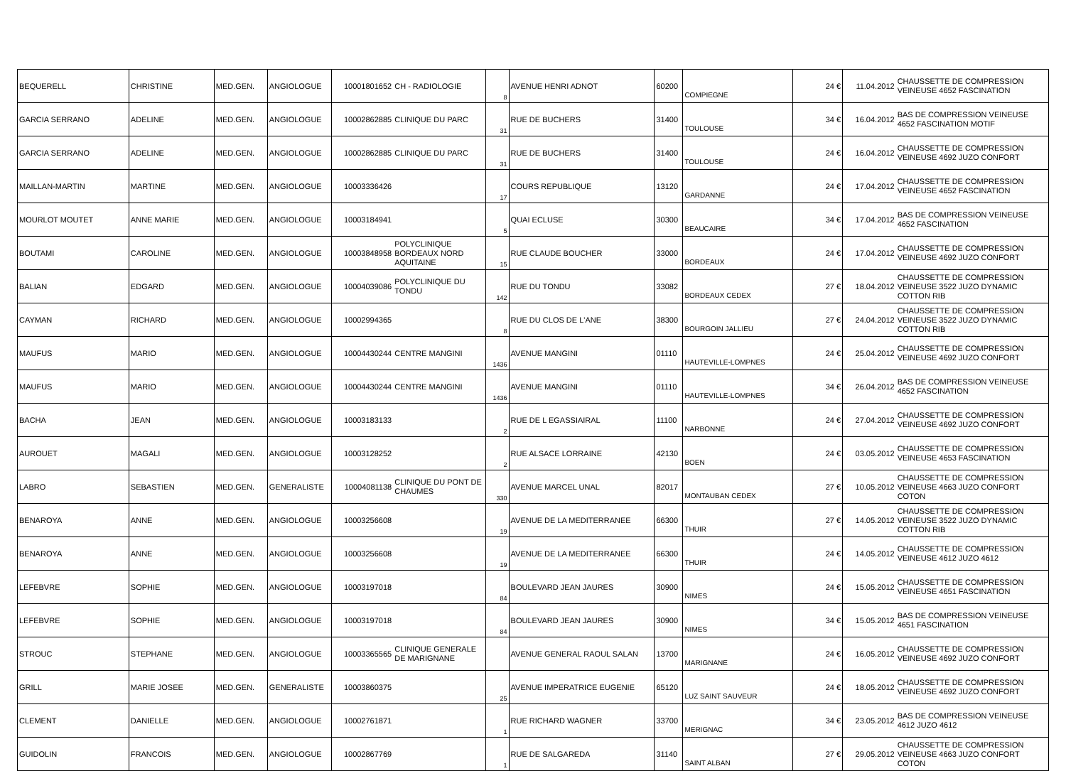| BEQUERELL | CHRISTINE | MED.GEN. | ANGIOLOGUE | 10001801652 | CH - RADIOLOGIE | 8 | AVENUE HENRI ADNOT | 60200 | COMPIEGNE | 24 € | 11.04.2012 | CHAUSSETTE DE COMPRESSION VEINEUSE 4652 FASCINATION |
| GARCIA SERRANO | ADELINE | MED.GEN. | ANGIOLOGUE | 10002862885 | CLINIQUE DU PARC | 31 | RUE DE BUCHERS | 31400 | TOULOUSE | 34 € | 16.04.2012 | BAS DE COMPRESSION VEINEUSE 4652 FASCINATION MOTIF |
| GARCIA SERRANO | ADELINE | MED.GEN. | ANGIOLOGUE | 10002862885 | CLINIQUE DU PARC | 31 | RUE DE BUCHERS | 31400 | TOULOUSE | 24 € | 16.04.2012 | CHAUSSETTE DE COMPRESSION VEINEUSE 4692 JUZO CONFORT |
| MAILLAN-MARTIN | MARTINE | MED.GEN. | ANGIOLOGUE | 10003336426 | | 17 | COURS REPUBLIQUE | 13120 | GARDANNE | 24 € | 17.04.2012 | CHAUSSETTE DE COMPRESSION VEINEUSE 4652 FASCINATION |
| MOURLOT MOUTET | ANNE MARIE | MED.GEN. | ANGIOLOGUE | 10003184941 | | 5 | QUAI ECLUSE | 30300 | BEAUCAIRE | 34 € | 17.04.2012 | BAS DE COMPRESSION VEINEUSE 4652 FASCINATION |
| BOUTAMI | CAROLINE | MED.GEN. | ANGIOLOGUE | 10003848958 | POLYCLINIQUE BORDEAUX NORD AQUITAINE | 15 | RUE CLAUDE BOUCHER | 33000 | BORDEAUX | 24 € | 17.04.2012 | CHAUSSETTE DE COMPRESSION VEINEUSE 4692 JUZO CONFORT |
| BALIAN | EDGARD | MED.GEN. | ANGIOLOGUE | 10004039086 | POLYCLINIQUE DU TONDU | 142 | RUE DU TONDU | 33082 | BORDEAUX CEDEX | 27 € | 18.04.2012 | CHAUSSETTE DE COMPRESSION VEINEUSE 3522 JUZO DYNAMIC COTTON RIB |
| CAYMAN | RICHARD | MED.GEN. | ANGIOLOGUE | 10002994365 | | 8 | RUE DU CLOS DE L'ANE | 38300 | BOURGOIN JALLIEU | 27 € | 24.04.2012 | CHAUSSETTE DE COMPRESSION VEINEUSE 3522 JUZO DYNAMIC COTTON RIB |
| MAUFUS | MARIO | MED.GEN. | ANGIOLOGUE | 10004430244 | CENTRE MANGINI | 1436 | AVENUE MANGINI | 01110 | HAUTEVILLE-LOMPNES | 24 € | 25.04.2012 | CHAUSSETTE DE COMPRESSION VEINEUSE 4692 JUZO CONFORT |
| MAUFUS | MARIO | MED.GEN. | ANGIOLOGUE | 10004430244 | CENTRE MANGINI | 1436 | AVENUE MANGINI | 01110 | HAUTEVILLE-LOMPNES | 34 € | 26.04.2012 | BAS DE COMPRESSION VEINEUSE 4652 FASCINATION |
| BACHA | JEAN | MED.GEN. | ANGIOLOGUE | 10003183133 | | 2 | RUE DE L EGASSIAIRAL | 11100 | NARBONNE | 24 € | 27.04.2012 | CHAUSSETTE DE COMPRESSION VEINEUSE 4692 JUZO CONFORT |
| AUROUET | MAGALI | MED.GEN. | ANGIOLOGUE | 10003128252 | | 2 | RUE ALSACE LORRAINE | 42130 | BOEN | 24 € | 03.05.2012 | CHAUSSETTE DE COMPRESSION VEINEUSE 4653 FASCINATION |
| LABRO | SEBASTIEN | MED.GEN. | GENERALISTE | 10004081138 | CLINIQUE DU PONT DE CHAUMES | 330 | AVENUE MARCEL UNAL | 82017 | MONTAUBAN CEDEX | 27 € | 10.05.2012 | CHAUSSETTE DE COMPRESSION VEINEUSE 4663 JUZO CONFORT COTON |
| BENAROYA | ANNE | MED.GEN. | ANGIOLOGUE | 10003256608 | | 19 | AVENUE DE LA MEDITERRANEE | 66300 | THUIR | 27 € | 14.05.2012 | CHAUSSETTE DE COMPRESSION VEINEUSE 3522 JUZO DYNAMIC COTTON RIB |
| BENAROYA | ANNE | MED.GEN. | ANGIOLOGUE | 10003256608 | | 19 | AVENUE DE LA MEDITERRANEE | 66300 | THUIR | 24 € | 14.05.2012 | CHAUSSETTE DE COMPRESSION VEINEUSE 4612 JUZO 4612 |
| LEFEBVRE | SOPHIE | MED.GEN. | ANGIOLOGUE | 10003197018 | | 84 | BOULEVARD JEAN JAURES | 30900 | NIMES | 24 € | 15.05.2012 | CHAUSSETTE DE COMPRESSION VEINEUSE 4651 FASCINATION |
| LEFEBVRE | SOPHIE | MED.GEN. | ANGIOLOGUE | 10003197018 | | 84 | BOULEVARD JEAN JAURES | 30900 | NIMES | 34 € | 15.05.2012 | BAS DE COMPRESSION VEINEUSE 4651 FASCINATION |
| STROUC | STEPHANE | MED.GEN. | ANGIOLOGUE | 10003365565 | CLINIQUE GENERALE DE MARIGNANE | | AVENUE GENERAL RAOUL SALAN | 13700 | MARIGNANE | 24 € | 16.05.2012 | CHAUSSETTE DE COMPRESSION VEINEUSE 4692 JUZO CONFORT |
| GRILL | MARIE JOSEE | MED.GEN. | GENERALISTE | 10003860375 | | 25 | AVENUE IMPERATRICE EUGENIE | 65120 | LUZ SAINT SAUVEUR | 24 € | 18.05.2012 | CHAUSSETTE DE COMPRESSION VEINEUSE 4692 JUZO CONFORT |
| CLEMENT | DANIELLE | MED.GEN. | ANGIOLOGUE | 10002761871 | | 1 | RUE RICHARD WAGNER | 33700 | MERIGNAC | 34 € | 23.05.2012 | BAS DE COMPRESSION VEINEUSE 4612 JUZO 4612 |
| GUIDOLIN | FRANCOIS | MED.GEN. | ANGIOLOGUE | 10002867769 | | 1 | RUE DE SALGAREDA | 31140 | SAINT ALBAN | 27 € | 29.05.2012 | CHAUSSETTE DE COMPRESSION VEINEUSE 4663 JUZO CONFORT COTON |